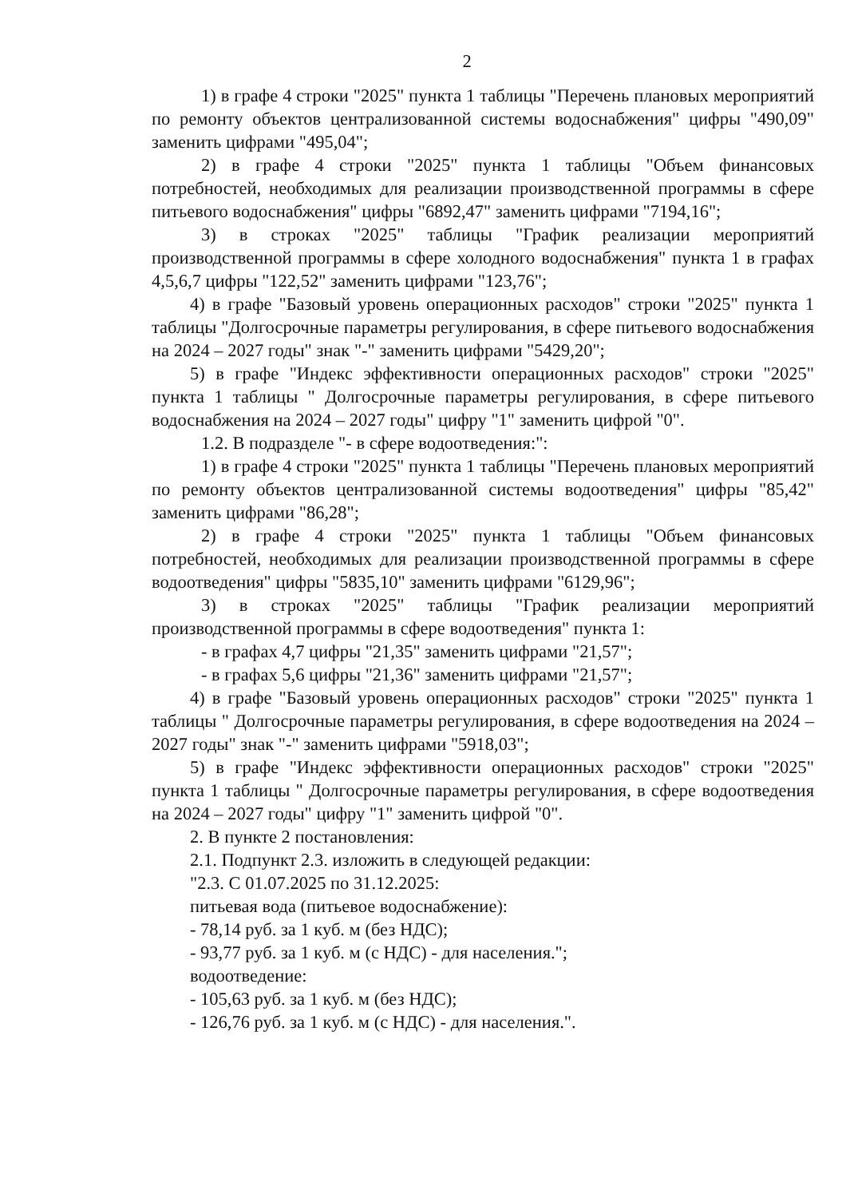2
1) в графе 4 строки "2025" пункта 1 таблицы "Перечень плановых мероприятий по ремонту объектов централизованной системы водоснабжения" цифры "490,09" заменить цифрами "495,04";
2) в графе 4 строки "2025" пункта 1 таблицы "Объем финансовых потребностей, необходимых для реализации производственной программы в сфере питьевого водоснабжения" цифры "6892,47" заменить цифрами "7194,16";
3) в строках "2025" таблицы "График реализации мероприятий производственной программы в сфере холодного водоснабжения" пункта 1 в графах 4,5,6,7 цифры "122,52" заменить цифрами "123,76";
4) в графе "Базовый уровень операционных расходов" строки "2025" пункта 1 таблицы "Долгосрочные параметры регулирования, в сфере питьевого водоснабжения на 2024 – 2027 годы" знак "-" заменить цифрами "5429,20";
5) в графе "Индекс эффективности операционных расходов" строки "2025" пункта 1 таблицы " Долгосрочные параметры регулирования, в сфере питьевого водоснабжения на 2024 – 2027 годы" цифру "1" заменить цифрой "0".
1.2. В подразделе "- в сфере водоотведения:":
1) в графе 4 строки "2025" пункта 1 таблицы "Перечень плановых мероприятий по ремонту объектов централизованной системы водоотведения" цифры "85,42" заменить цифрами "86,28";
2) в графе 4 строки "2025" пункта 1 таблицы "Объем финансовых потребностей, необходимых для реализации производственной программы в сфере водоотведения" цифры "5835,10" заменить цифрами "6129,96";
3) в строках "2025" таблицы "График реализации мероприятий производственной программы в сфере водоотведения" пункта 1:
- в графах 4,7 цифры "21,35" заменить цифрами "21,57";
- в графах 5,6 цифры "21,36" заменить цифрами "21,57";
4) в графе "Базовый уровень операционных расходов" строки "2025" пункта 1 таблицы " Долгосрочные параметры регулирования, в сфере водоотведения на 2024 – 2027 годы" знак "-" заменить цифрами "5918,03";
5) в графе "Индекс эффективности операционных расходов" строки "2025" пункта 1 таблицы " Долгосрочные параметры регулирования, в сфере водоотведения на 2024 – 2027 годы" цифру "1" заменить цифрой "0".
2. В пункте 2 постановления:
2.1. Подпункт 2.3. изложить в следующей редакции:
"2.3. С 01.07.2025 по 31.12.2025:
питьевая вода (питьевое водоснабжение):
- 78,14 руб. за 1 куб. м (без НДС);
- 93,77 руб. за 1 куб. м (с НДС) - для населения.";
водоотведение:
- 105,63 руб. за 1 куб. м (без НДС);
- 126,76 руб. за 1 куб. м (с НДС) - для населения.".